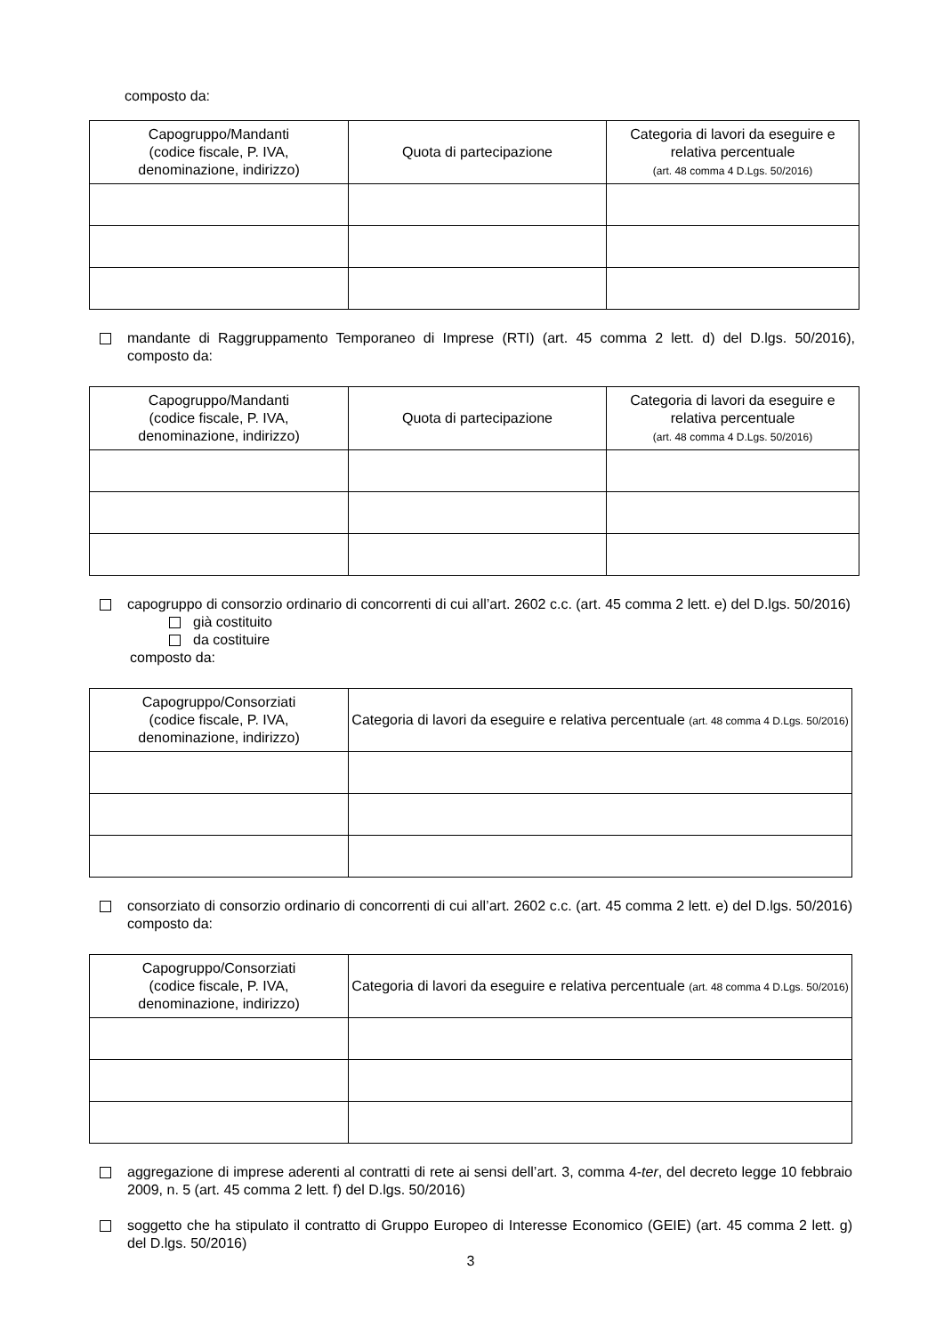composto da:
| Capogruppo/Mandanti (codice fiscale, P. IVA, denominazione, indirizzo) | Quota di partecipazione | Categoria di lavori da eseguire e relativa percentuale (art. 48 comma 4 D.Lgs. 50/2016) |
| --- | --- | --- |
mandante di Raggruppamento Temporaneo di Imprese (RTI) (art. 45 comma 2 lett. d) del D.lgs. 50/2016), composto da:
| Capogruppo/Mandanti (codice fiscale, P. IVA, denominazione, indirizzo) | Quota di partecipazione | Categoria di lavori da eseguire e relativa percentuale (art. 48 comma 4 D.Lgs. 50/2016) |
| --- | --- | --- |
capogruppo di consorzio ordinario di concorrenti di cui all’art. 2602 c.c. (art. 45 comma 2 lett. e) del D.lgs. 50/2016)
già costituito
da costituire
composto da:
| Capogruppo/Consorziati (codice fiscale, P. IVA, denominazione, indirizzo) | Categoria di lavori da eseguire e relativa percentuale (art. 48 comma 4 D.Lgs. 50/2016) |
| --- | --- |
consorziato di consorzio ordinario di concorrenti di cui all’art. 2602 c.c. (art. 45 comma 2 lett. e) del D.lgs. 50/2016) composto da:
| Capogruppo/Consorziati (codice fiscale, P. IVA, denominazione, indirizzo) | Categoria di lavori da eseguire e relativa percentuale (art. 48 comma 4 D.Lgs. 50/2016) |
| --- | --- |
aggregazione di imprese aderenti al contratti di rete ai sensi dell’art. 3, comma 4-ter, del decreto legge 10 febbraio 2009, n. 5 (art. 45 comma 2 lett. f) del D.lgs. 50/2016)
soggetto che ha stipulato il contratto di Gruppo Europeo di Interesse Economico (GEIE) (art. 45 comma 2 lett. g) del D.lgs. 50/2016)
3